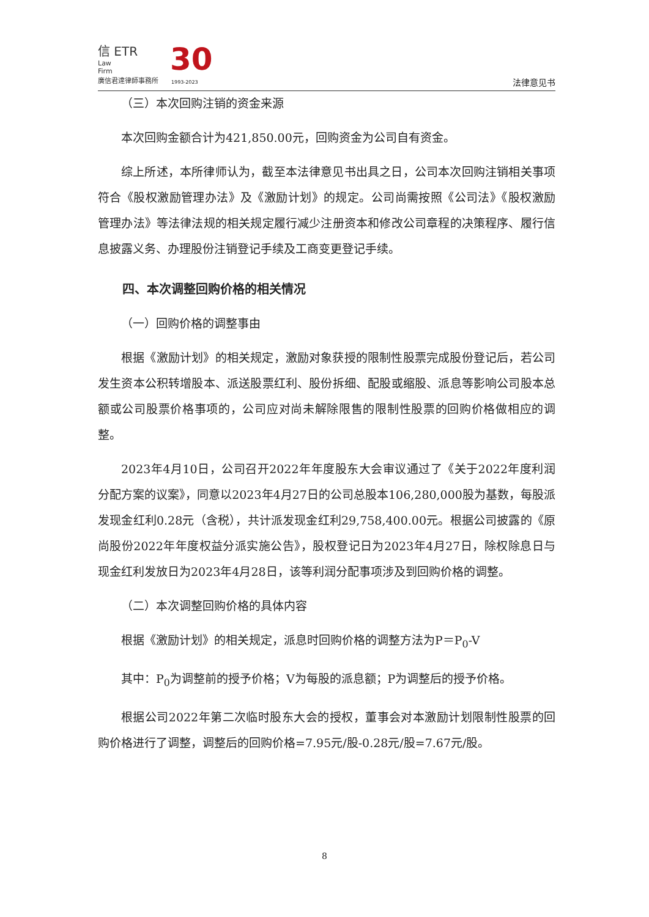信 ETR
Law
Firm
廣信君達律師事務所
30
1993-2023 法律意见书
（三）本次回购注销的资金来源
本次回购金额合计为421,850.00元，回购资金为公司自有资金。
综上所述，本所律师认为，截至本法律意见书出具之日，公司本次回购注销相关事项符合《股权激励管理办法》及《激励计划》的规定。公司尚需按照《公司法》《股权激励管理办法》等法律法规的相关规定履行减少注册资本和修改公司章程的决策程序、履行信息披露义务、办理股份注销登记手续及工商变更登记手续。
四、本次调整回购价格的相关情况
（一）回购价格的调整事由
根据《激励计划》的相关规定，激励对象获授的限制性股票完成股份登记后，若公司发生资本公积转增股本、派送股票红利、股份拆细、配股或缩股、派息等影响公司股本总额或公司股票价格事项的，公司应对尚未解除限售的限制性股票的回购价格做相应的调整。
2023年4月10日，公司召开2022年年度股东大会审议通过了《关于2022年度利润分配方案的议案》，同意以2023年4月27日的公司总股本106,280,000股为基数，每股派发现金红利0.28元（含税），共计派发现金红利29,758,400.00元。根据公司披露的《原尚股份2022年年度权益分派实施公告》，股权登记日为2023年4月27日，除权除息日与现金红利发放日为2023年4月28日，该等利润分配事项涉及到回购价格的调整。
（二）本次调整回购价格的具体内容
根据《激励计划》的相关规定，派息时回购价格的调整方法为P＝P<sub>0</sub>-V
其中：P<sub>0</sub>为调整前的授予价格；V为每股的派息额；P为调整后的授予价格。
根据公司2022年第二次临时股东大会的授权，董事会对本激励计划限制性股票的回购价格进行了调整，调整后的回购价格=7.95元/股-0.28元/股=7.67元/股。
8